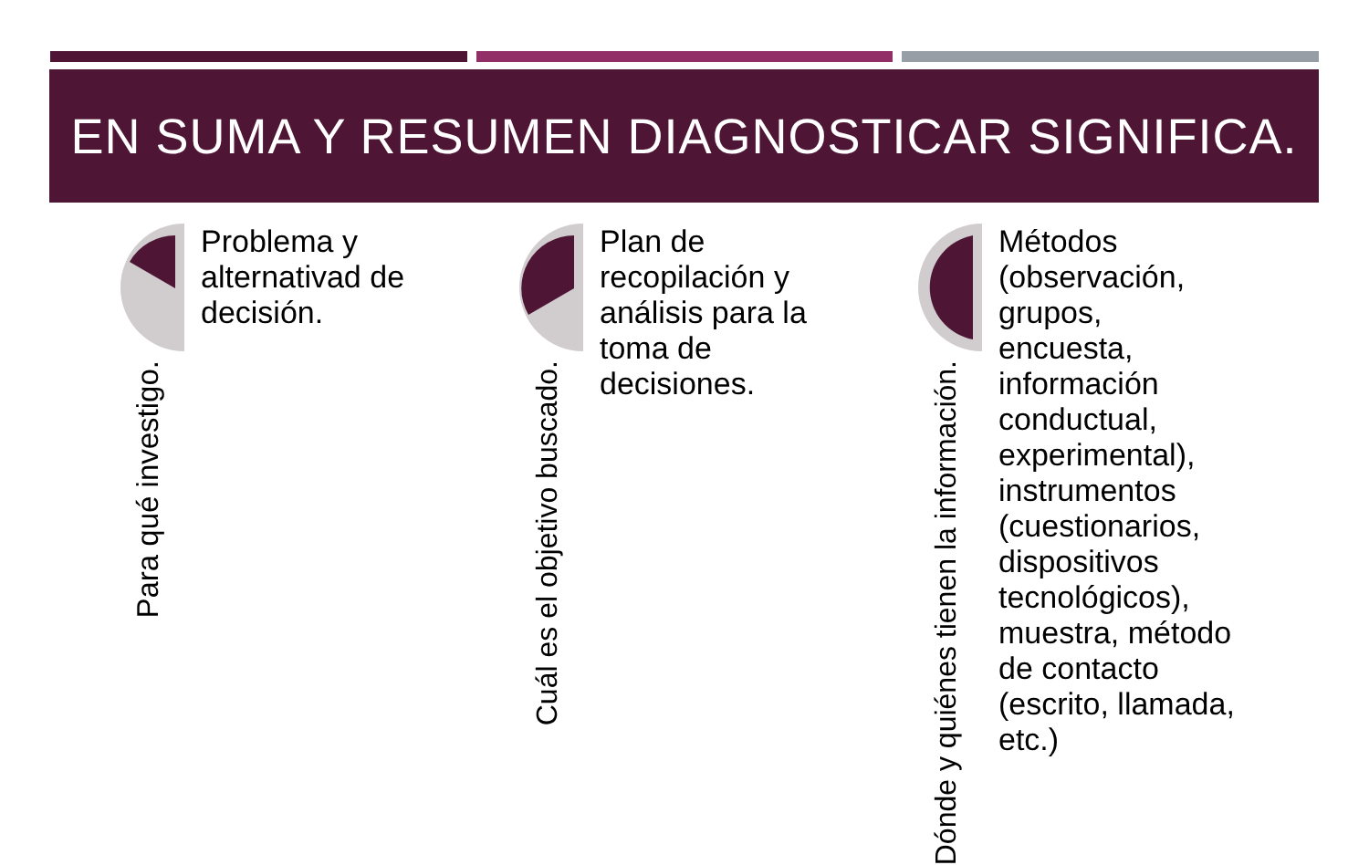EN SUMA Y RESUMEN DIAGNOSTICAR SIGNIFICA.
Para qué investigo.
Problema y alternativad de decisión.
Cuál es el objetivo buscado.
Plan de recopilación y análisis para la toma de decisiones.
Dónde y quiénes tienen la información.
Métodos (observación, grupos, encuesta, información conductual, experimental), instrumentos (cuestionarios, dispositivos tecnológicos), muestra, método de contacto (escrito, llamada, etc.)